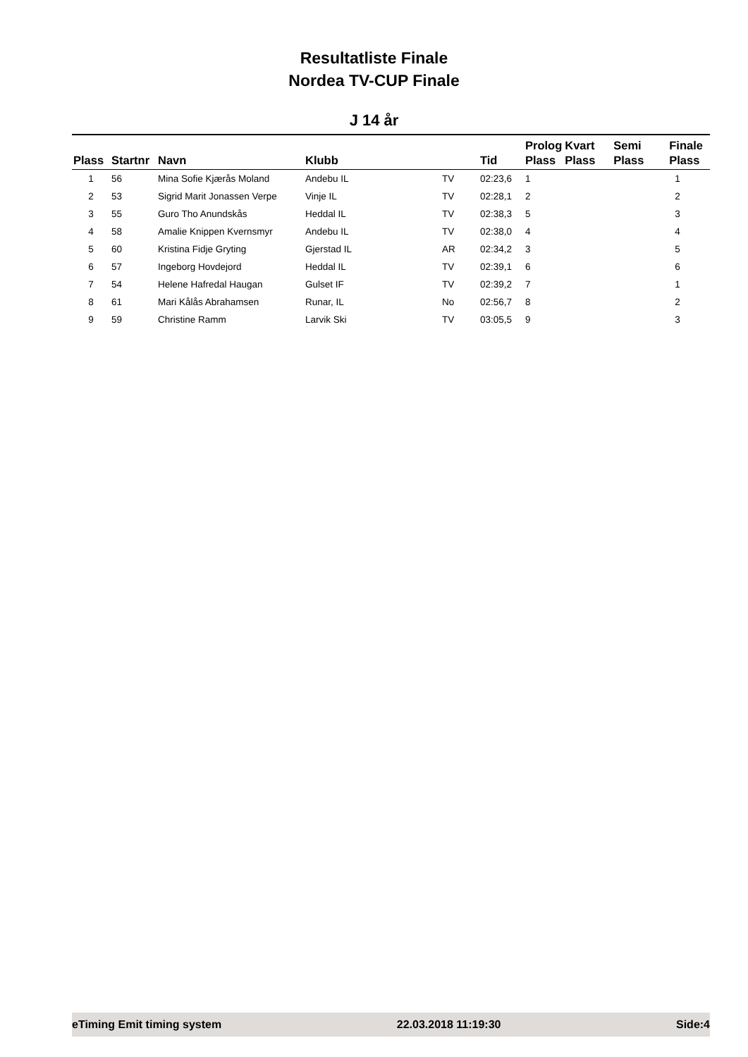Resultatliste Finale
Nordea TV-CUP Finale
J 14 år
| Plass | Startnr | Navn | Klubb | | Tid | Prolog Plass | Kvart Plass | Semi Plass | Finale Plass |
| --- | --- | --- | --- | --- | --- | --- | --- | --- | --- |
| 1 | 56 | Mina Sofie Kjærås Moland | Andebu IL | TV | 02:23,6 | 1 | | | 1 |
| 2 | 53 | Sigrid Marit Jonassen Verpe | Vinje IL | TV | 02:28,1 | 2 | | | 2 |
| 3 | 55 | Guro Tho Anundskås | Heddal IL | TV | 02:38,3 | 5 | | | 3 |
| 4 | 58 | Amalie Knippen Kvernsmyr | Andebu IL | TV | 02:38,0 | 4 | | | 4 |
| 5 | 60 | Kristina Fidje Gryting | Gjerstad IL | AR | 02:34,2 | 3 | | | 5 |
| 6 | 57 | Ingeborg Hovdejord | Heddal IL | TV | 02:39,1 | 6 | | | 6 |
| 7 | 54 | Helene Hafredal Haugan | Gulset IF | TV | 02:39,2 | 7 | | | 1 |
| 8 | 61 | Mari Kålås Abrahamsen | Runar, IL | No | 02:56,7 | 8 | | | 2 |
| 9 | 59 | Christine Ramm | Larvik Ski | TV | 03:05,5 | 9 | | | 3 |
eTiming Emit timing system 22.03.2018 11:19:30 Side:4